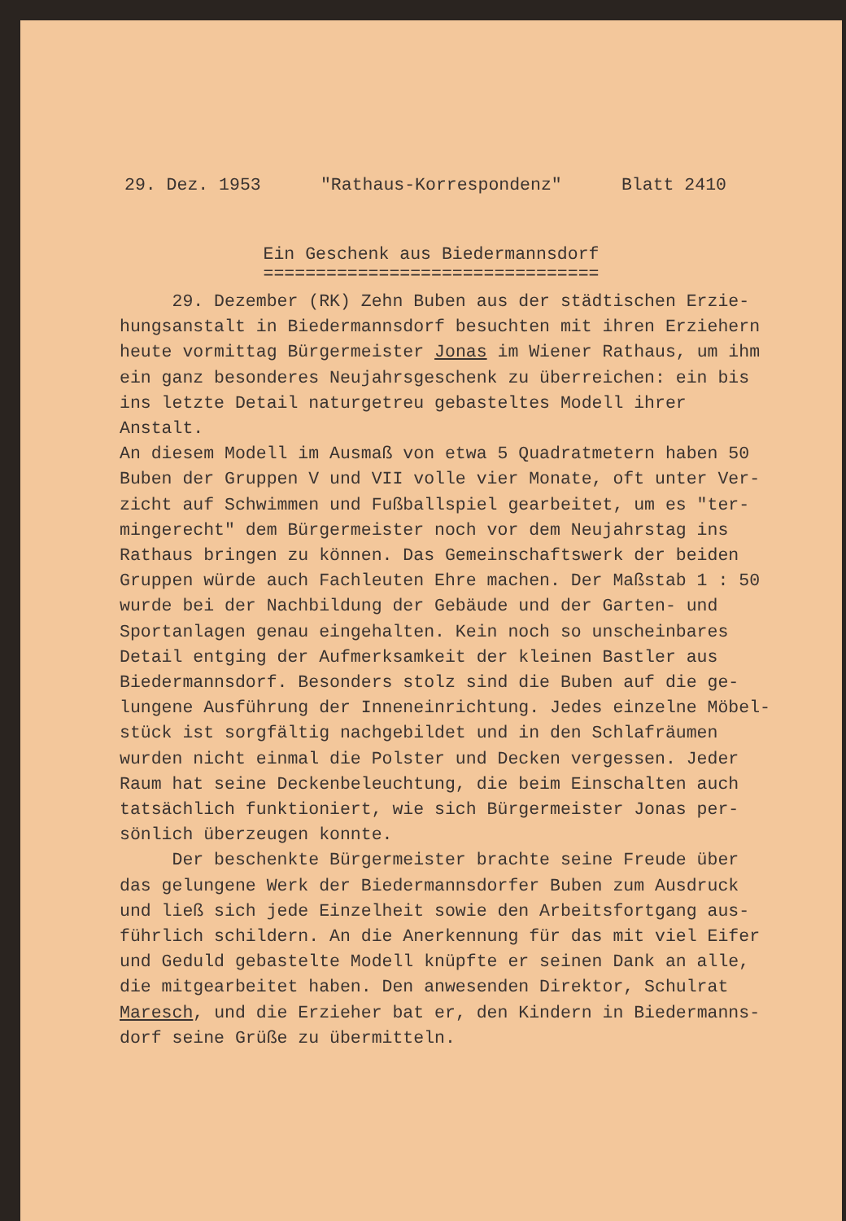29. Dez. 1953 "Rathaus-Korrespondenz" Blatt 2410
Ein Geschenk aus Biedermannsdorf
================================
29. Dezember (RK) Zehn Buben aus der städtischen Erzie-
hungsanstalt in Biedermannsdorf besuchten mit ihren Erziehern
heute vormittag Bürgermeister Jonas im Wiener Rathaus, um ihm
ein ganz besonderes Neujahrsgeschenk zu überreichen: ein bis
ins letzte Detail naturgetreu gebasteltes Modell ihrer Anstalt.
An diesem Modell im Ausmaß von etwa 5 Quadratmetern haben 50
Buben der Gruppen V und VII volle vier Monate, oft unter Ver-
zicht auf Schwimmen und Fußballspiel gearbeitet, um es "ter-
mingerecht" dem Bürgermeister noch vor dem Neujahrstag ins
Rathaus bringen zu können. Das Gemeinschaftswerk der beiden
Gruppen würde auch Fachleuten Ehre machen. Der Maßstab 1 : 50
wurde bei der Nachbildung der Gebäude und der Garten- und
Sportanlagen genau eingehalten. Kein noch so unscheinbares
Detail entging der Aufmerksamkeit der kleinen Bastler aus
Biedermannsdorf. Besonders stolz sind die Buben auf die ge-
lungene Ausführung der Inneneinrichtung. Jedes einzelne Möbel-
stück ist sorgfältig nachgebildet und in den Schlafräumen
wurden nicht einmal die Polster und Decken vergessen. Jeder
Raum hat seine Deckenbeleuchtung, die beim Einschalten auch
tatsächlich funktioniert, wie sich Bürgermeister Jonas per-
sönlich überzeugen konnte.
Der beschenkte Bürgermeister brachte seine Freude über
das gelungene Werk der Biedermannsdorfer Buben zum Ausdruck
und ließ sich jede Einzelheit sowie den Arbeitsfortgang aus-
führlich schildern. An die Anerkennung für das mit viel Eifer
und Geduld gebastelte Modell knüpfte er seinen Dank an alle,
die mitgearbeitet haben. Den anwesenden Direktor, Schulrat
Maresch, und die Erzieher bat er, den Kindern in Biedermanns-
dorf seine Grüße zu übermitteln.